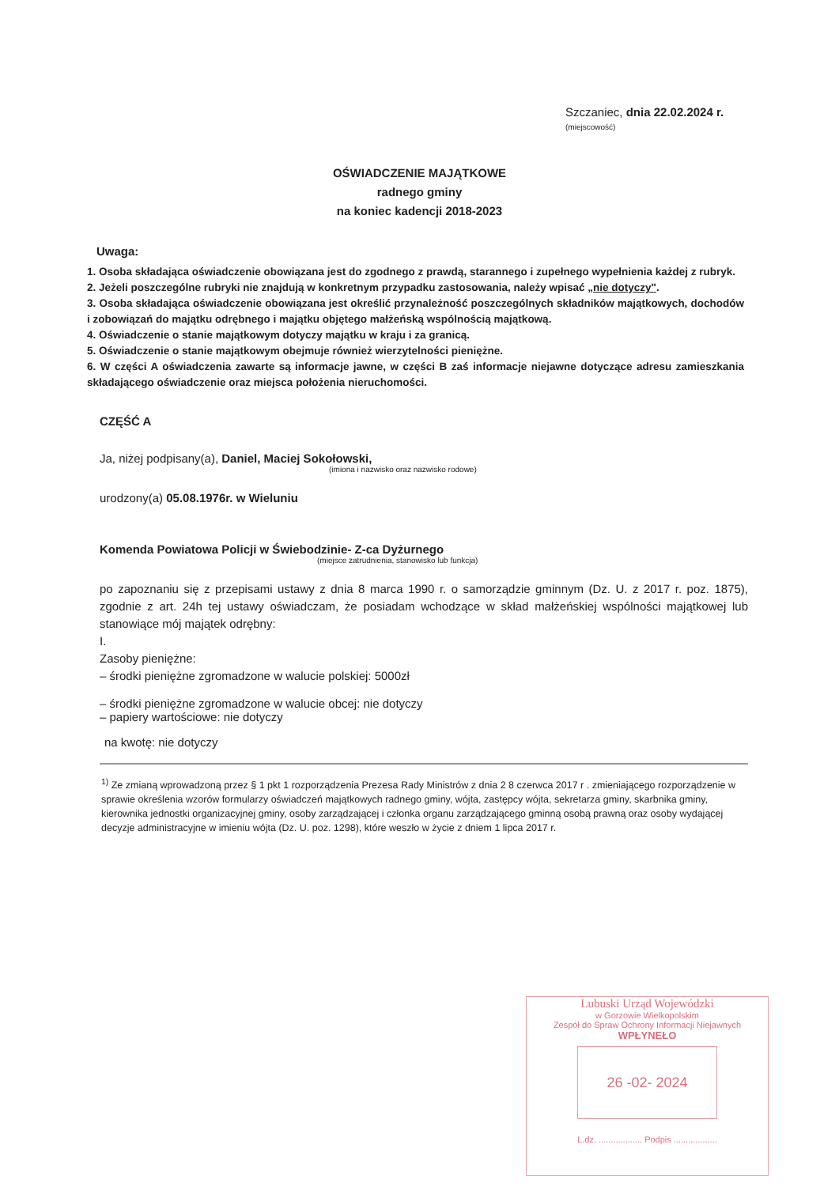Szczaniec, dnia 22.02.2024 r.
(miejscowość)
OŚWIADCZENIE MAJĄTKOWE
radnego gminy
na koniec kadencji 2018-2023
Uwaga:
1. Osoba składająca oświadczenie obowiązana jest do zgodnego z prawdą, starannego i zupełnego wypełnienia każdej z rubryk.
2. Jeżeli poszczególne rubryki nie znajdują w konkretnym przypadku zastosowania, należy wpisać „nie dotyczy".
3. Osoba składająca oświadczenie obowiązana jest określić przynależność poszczególnych składników majątkowych, dochodów i zobowiązań do majątku odrębnego i majątku objętego małżeńską wspólnością majątkową.
4. Oświadczenie o stanie majątkowym dotyczy majątku w kraju i za granicą.
5. Oświadczenie o stanie majątkowym obejmuje również wierzytelności pieniężne.
6. W części A oświadczenia zawarte są informacje jawne, w części B zaś informacje niejawne dotyczące adresu zamieszkania składającego oświadczenie oraz miejsca położenia nieruchomości.
CZĘŚĆ A
Ja, niżej podpisany(a), Daniel, Maciej Sokołowski,
(imiona i nazwisko oraz nazwisko rodowe)
urodzony(a) 05.08.1976r. w Wieluniu
Komenda Powiatowa Policji w Świebodzinie- Z-ca Dyżurnego
(miejsce zatrudnienia, stanowisko lub funkcja)
po zapoznaniu się z przepisami ustawy z dnia 8 marca 1990 r. o samorządzie gminnym (Dz. U. z 2017 r. poz. 1875), zgodnie z art. 24h tej ustawy oświadczam, że posiadam wchodzące w skład małżeńskiej wspólności majątkowej lub stanowiące mój majątek odrębny:
I.
Zasoby pieniężne:
– środki pieniężne zgromadzone w walucie polskiej: 5000zł
– środki pieniężne zgromadzone w walucie obcej: nie dotyczy
– papiery wartościowe: nie dotyczy
na kwotę: nie dotyczy
<sup>1)</sup> Ze zmianą wprowadzoną przez § 1 pkt 1 rozporządzenia Prezesa Rady Ministrów z dnia 2 8 czerwca 2017 r . zmieniającego rozporządzenie w sprawie określenia wzorów formularzy oświadczeń majątkowych radnego gminy, wójta, zastępcy wójta, sekretarza gminy, skarbnika gminy, kierownika jednostki organizacyjnej gminy, osoby zarządzającej i członka organu zarządzającego gminną osobą prawną oraz osoby wydającej decyzje administracyjne w imieniu wójta (Dz. U. poz. 1298), które weszło w życie z dniem 1 lipca 2017 r.
Lubuski Urząd Wojewódzki
w Gorzowie Wielkopolskim
Zespół do Spraw Ochrony Informacji Niejawnych
WPŁYNEŁO
26 -02- 2024
L.dz. .................. Podpis ..................